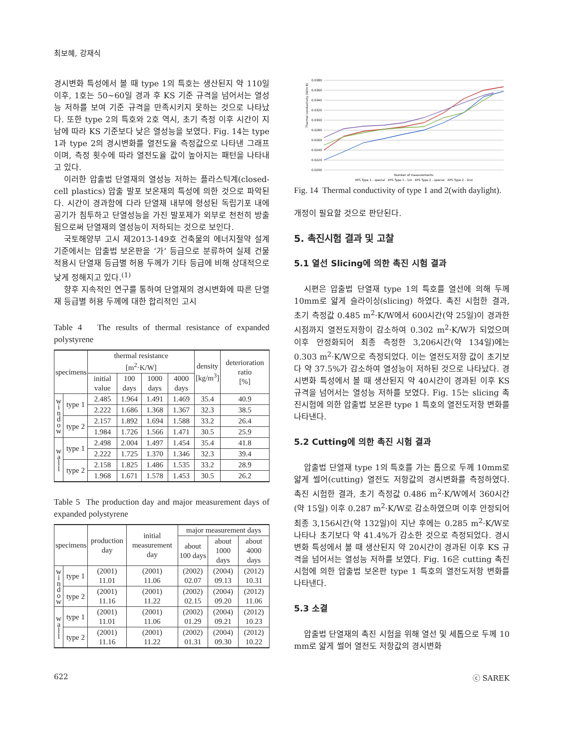최보혜, 강재식
경시변화 특성에서 볼 때 type 1의 특호는 생산된지 약 110일 이후, 1호는 50~60일 경과 후 KS 기준 규격을 넘어서는 열성능 저하를 보여 기준 규격을 만족시키지 못하는 것으로 나타났다. 또한 type 2의 특호와 2호 역시, 초기 측정 이후 시간이 지남에 따라 KS 기준보다 낮은 열성능을 보였다. Fig. 14는 type 1과 type 2의 경시변화를 열전도율 측정값으로 나타낸 그래프이며, 측정 횟수에 따라 열전도율 값이 높아지는 패턴을 나타내고 있다.
이러한 압출법 단열재의 열성능 저하는 플라스틱계(closed-cell plastics) 압출 발포 보온재의 특성에 의한 것으로 파악된다. 시간이 경과함에 다라 단열재 내부에 형성된 독립기포 내에 공기가 침투하고 단열성능을 가진 발포제가 외부로 천천히 방출됨으로써 단열재의 열성능이 저하되는 것으로 보인다.
국토해양부 고시 제2013-149호 건축물의 에너지절약 설계기준에서는 압출법 보온판을 ‘가’ 등급으로 분류하여 실제 건물 적용시 단열재 등급별 허용 두께가 기타 등급에 비해 상대적으로 낮게 정해지고 있다.<sup>(1)</sup>
향후 지속적인 연구를 통하여 단열재의 경시변화에 따른 단열재 등급별 허용 두께에 대한 합리적인 고시
Table 4 The results of thermal resistance of expanded polystyrene
| specimens | | thermal resistance [m<sup>2</sup>·K/W] | | | | density [kg/m<sup>3</sup>] | deterioration ratio [%] |
| --- | --- | --- | --- | --- | --- | --- | --- |
| | | initial value | 100 days | 1000 days | 4000 days | | |
| w i n d o w | type 1 | 2.485 | 1.964 | 1.491 | 1.469 | 35.4 | 40.9 |
| | | 2.222 | 1.686 | 1.368 | 1.367 | 32.3 | 38.5 |
| | type 2 | 2.157 | 1.892 | 1.694 | 1.588 | 33.2 | 26.4 |
| | | 1.984 | 1.726 | 1.566 | 1.471 | 30.5 | 25.9 |
| w a l l | type 1 | 2.498 | 2.004 | 1.497 | 1.454 | 35.4 | 41.8 |
| | | 2.222 | 1.725 | 1.370 | 1.346 | 32.3 | 39.4 |
| | type 2 | 2.158 | 1.825 | 1.486 | 1.535 | 33.2 | 28.9 |
| | | 1.968 | 1.671 | 1.578 | 1.453 | 30.5 | 26.2 |
Table 5 The production day and major measurement days of expanded polystyrene
| specimens | | production day | initial measurement day | major measurement days | | |
| --- | --- | --- | --- | --- | --- | --- |
| | | | | about 100 days | about 1000 days | about 4000 days |
| w i n d o w | type 1 | (2001) 11.01 | (2001) 11.06 | (2002) 02.07 | (2004) 09.13 | (2012) 10.31 |
| | type 2 | (2001) 11.16 | (2001) 11.22 | (2002) 02.15 | (2004) 09.20 | (2012) 11.06 |
| w a l l | type 1 | (2001) 11.01 | (2001) 11.06 | (2002) 01.29 | (2004) 09.21 | (2012) 10.23 |
| | type 2 | (2001) 11.16 | (2001) 11.22 | (2002) 01.31 | (2004) 09.30 | (2012) 10.22 |
0.0380
0.0360
0.0340
0.0320
0.0300
0.0280
0.0260
0.0240
0.0220
0.0200
Thermal conductivity (W/m·K)
Number of measurements
XPS Type 1 - special XPS Type 1 - 1st XPS Type 2 - special XPS Type 2 - 2nd
Fig. 14 Thermal conductivity of type 1 and 2(with daylight).
개정이 필요할 것으로 판단된다.
5. 촉진시험 결과 및 고찰
5.1 열선 Slicing에 의한 촉진 시험 결과
시편은 압출법 단열재 type 1의 특호를 열선에 의해 두께 10mm로 얇게 슬라이싱(slicing) 하였다. 촉진 시험한 결과, 초기 측정값 0.485 m<sup>2</sup>·K/W에서 600시간(약 25일)이 경과한 시점까지 열전도저항이 감소하여 0.302 m<sup>2</sup>·K/W가 되었으며 이후 안정화되어 최종 측정한 3,206시간(약 134일)에는 0.303 m<sup>2</sup>·K/W으로 측정되었다. 이는 열전도저항 값이 초기보다 약 37.5%가 감소하여 열성능이 저하된 것으로 나타났다. 경시변화 특성에서 볼 때 생산된지 약 40시간이 경과된 이후 KS 규격을 넘어서는 열성능 저하를 보였다. Fig. 15는 slicing 촉진시험에 의한 압출법 보온판 type 1 특호의 열전도저항 변화를 나타낸다.
5.2 Cutting에 의한 촉진 시험 결과
압출법 단열재 type 1의 특호를 가는 톱으로 두께 10mm로 얇게 썰어(cutting) 열전도 저항값의 경시변화를 측정하였다. 촉진 시험한 결과, 초기 측정값 0.486 m<sup>2</sup>·K/W에서 360시간(약 15일) 이후 0.287 m<sup>2</sup>·K/W로 감소하였으며 이후 안정되어 최종 3,156시간(약 132일)이 지난 후에는 0.285 m<sup>2</sup>·K/W로 나타나 초기보다 약 41.4%가 감소한 것으로 측정되었다. 경시변화 특성에서 볼 때 생산된지 약 20시간이 경과된 이후 KS 규격을 넘어서는 열성능 저하를 보였다. Fig. 16은 cutting 촉진시험에 의한 압출법 보온판 type 1 특호의 열전도저항 변화를 나타낸다.
5.3 소결
압출법 단열재의 촉진 시험을 위해 열선 및 세톱으로 두께 10 mm로 얇게 썰어 열전도 저항값의 경시변화
622 ⓒ SAREK